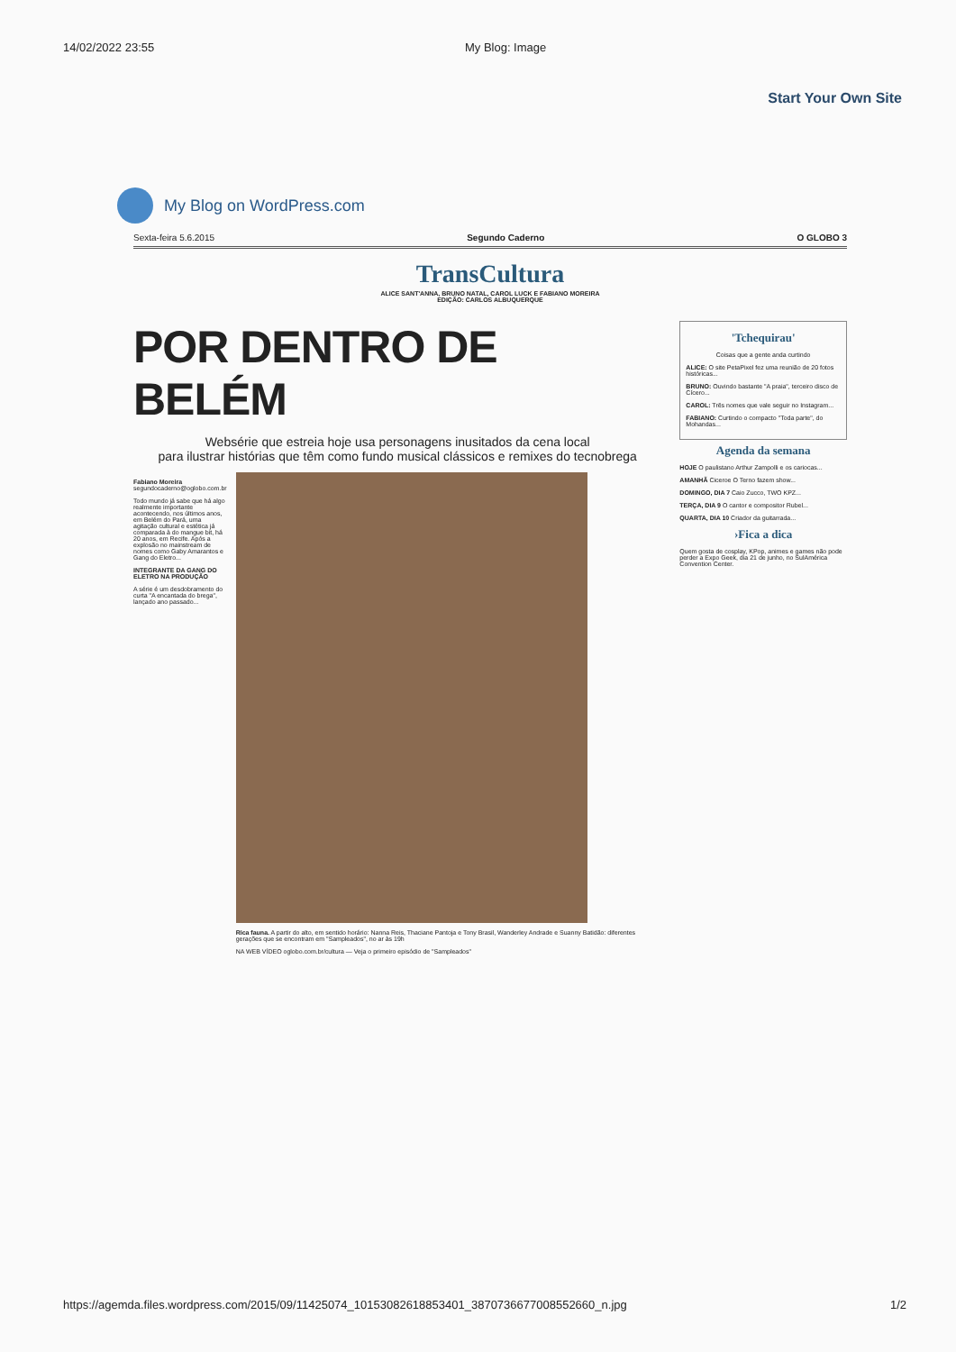14/02/2022 23:55 My Blog: Image
Start Your Own Site
My Blog on WordPress.com
Sexta-feira 5.6.2015 Segundo Caderno O GLOBO 3
TransCultura
ALICE SANT'ANNA, BRUNO NATAL, CAROL LUCK E FABIANO MOREIRA
EDIÇÃO: CARLOS ALBUQUERQUE
POR DENTRO DE BELÉM
Websérie que estreia hoje usa personagens inusitados da cena local
para ilustrar histórias que têm como fundo musical clássicos e remixes do tecnobrega
Fabiano Moreira
segundocaderno@oglobo.com.br
Todo mundo já sabe que há algo realmente importante acontecendo, nos últimos anos, em Belém do Pará, uma agitação cultural e estética já comparada à do mangue bit, há 20 anos, em Recife. Após a explosão no mainstream de nomes como Gaby Amarantos e Gang do Eletro...
INTEGRANTE DA GANG DO ELETRO NA PRODUÇÃO
A série é um desdobramento do curta "A encantada do brega", lançado ano passado...
Rica fauna. A partir do alto, em sentido horário: Nanna Reis, Thaciane Pantoja e Tony Brasil, Wanderley Andrade e Suanny Batidão: diferentes gerações que se encontram em "Sampleados", no ar às 19h
NA WEB VÍDEO oglobo.com.br/cultura — Veja o primeiro episódio de "Sampleados"
'Tchequirau'
Coisas que a gente anda curtindo
ALICE: O site PetaPixel fez uma reunião de 20 fotos históricas...
BRUNO: Ouvindo bastante "A praia", terceiro disco de Cícero...
CAROL: Três nomes que vale seguir no Instagram...
FABIANO: Curtindo o compacto "Toda parte", do Mohandas...
Agenda da semana
HOJE O paulistano Arthur Zampolli e os cariocas...
AMANHÃ Ciceroe O Terno fazem show...
DOMINGO, DIA 7 Caio Zucco, TWO KPZ...
TERÇA, DIA 9 O cantor e compositor Rubel...
QUARTA, DIA 10 Criador da guitarrada...
›Fica a dica
Quem gosta de cosplay, KPop, animes e games não pode perder a Expo Geek, dia 21 de junho, no SulAmérica Convention Center.
https://agemda.files.wordpress.com/2015/09/11425074_10153082618853401_3870736677008552660_n.jpg 1/2